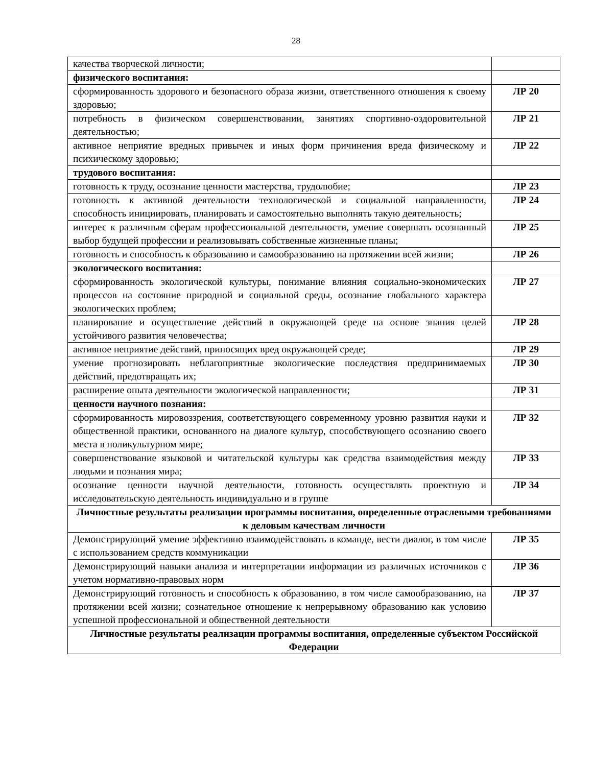28
| качества творческой личности; | |
| физического воспитания: | |
| сформированность здорового и безопасного образа жизни, ответственного отношения к своему здоровью; | ЛР 20 |
| потребность в физическом совершенствовании, занятиях спортивно-оздоровительной деятельностью; | ЛР 21 |
| активное неприятие вредных привычек и иных форм причинения вреда физическому и психическому здоровью; | ЛР 22 |
| трудового воспитания: | |
| готовность к труду, осознание ценности мастерства, трудолюбие; | ЛР 23 |
| готовность к активной деятельности технологической и социальной направленности, способность инициировать, планировать и самостоятельно выполнять такую деятельность; | ЛР 24 |
| интерес к различным сферам профессиональной деятельности, умение совершать осознанный выбор будущей профессии и реализовывать собственные жизненные планы; | ЛР 25 |
| готовность и способность к образованию и самообразованию на протяжении всей жизни; | ЛР 26 |
| экологического воспитания: | |
| сформированность экологической культуры, понимание влияния социально-экономических процессов на состояние природной и социальной среды, осознание глобального характера экологических проблем; | ЛР 27 |
| планирование и осуществление действий в окружающей среде на основе знания целей устойчивого развития человечества; | ЛР 28 |
| активное неприятие действий, приносящих вред окружающей среде; | ЛР 29 |
| умение прогнозировать неблагоприятные экологические последствия предпринимаемых действий, предотвращать их; | ЛР 30 |
| расширение опыта деятельности экологической направленности; | ЛР 31 |
| ценности научного познания: | |
| сформированность мировоззрения, соответствующего современному уровню развития науки и общественной практики, основанного на диалоге культур, способствующего осознанию своего места в поликультурном мире; | ЛР 32 |
| совершенствование языковой и читательской культуры как средства взаимодействия между людьми и познания мира; | ЛР 33 |
| осознание ценности научной деятельности, готовность осуществлять проектную и исследовательскую деятельность индивидуально и в группе | ЛР 34 |
| Личностные результаты реализации программы воспитания, определенные отраслевыми требованиями к деловым качествам личности | |
| Демонстрирующий умение эффективно взаимодействовать в команде, вести диалог, в том числе с использованием средств коммуникации | ЛР 35 |
| Демонстрирующий навыки анализа и интерпретации информации из различных источников с учетом нормативно-правовых норм | ЛР 36 |
| Демонстрирующий готовность и способность к образованию, в том числе самообразованию, на протяжении всей жизни; сознательное отношение к непрерывному образованию как условию успешной профессиональной и общественной деятельности | ЛР 37 |
| Личностные результаты реализации программы воспитания, определенные субъектом Российской Федерации | |